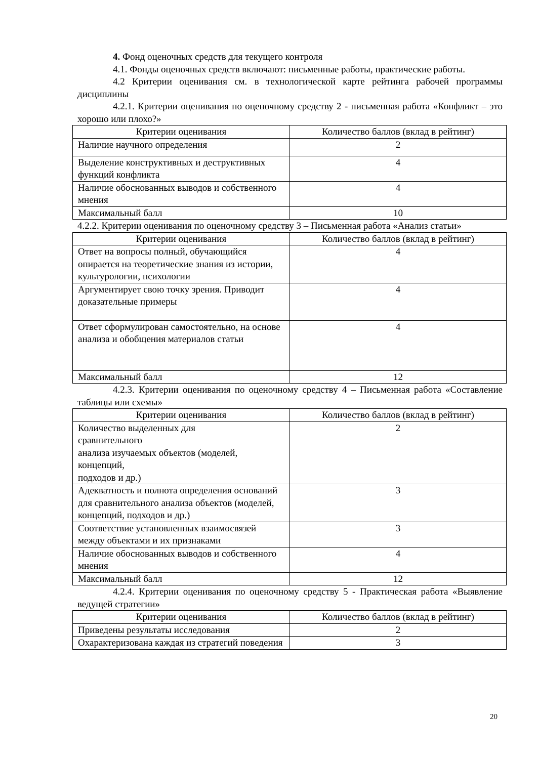4. Фонд оценочных средств для текущего контроля
4.1. Фонды оценочных средств включают: письменные работы, практические работы.
4.2 Критерии оценивания см. в технологической карте рейтинга рабочей программы дисциплины
4.2.1. Критерии оценивания по оценочному средству 2 - письменная работа «Конфликт – это хорошо или плохо?»
| Критерии оценивания | Количество баллов (вклад в рейтинг) |
| Наличие научного определения | 2 |
| Выделение конструктивных и деструктивных функций конфликта | 4 |
| Наличие обоснованных выводов и собственного мнения | 4 |
| Максимальный балл | 10 |
4.2.2. Критерии оценивания по оценочному средству 3 – Письменная работа «Анализ статьи»
| Критерии оценивания | Количество баллов (вклад в рейтинг) |
| Ответ на вопросы полный, обучающийся опирается на теоретические знания из истории, культурологии, психологии | 4 |
| Аргументирует свою точку зрения. Приводит доказательные примеры | 4 |
| Ответ сформулирован самостоятельно, на основе анализа и обобщения материалов статьи | 4 |
| Максимальный балл | 12 |
4.2.3. Критерии оценивания по оценочному средству 4 – Письменная работа «Составление таблицы или схемы»
| Критерии оценивания | Количество баллов (вклад в рейтинг) |
| Количество выделенных для сравнительного анализа изучаемых объектов (моделей, концепций, подходов и др.) | 2 |
| Адекватность и полнота определения оснований для сравнительного анализа объектов (моделей, концепций, подходов и др.) | 3 |
| Соответствие установленных взаимосвязей между объектами и их признаками | 3 |
| Наличие обоснованных выводов и собственного мнения | 4 |
| Максимальный балл | 12 |
4.2.4. Критерии оценивания по оценочному средству 5 - Практическая работа «Выявление ведущей стратегии»
| Критерии оценивания | Количество баллов (вклад в рейтинг) |
| Приведены результаты исследования | 2 |
| Охарактеризована каждая из стратегий поведения | 3 |
20